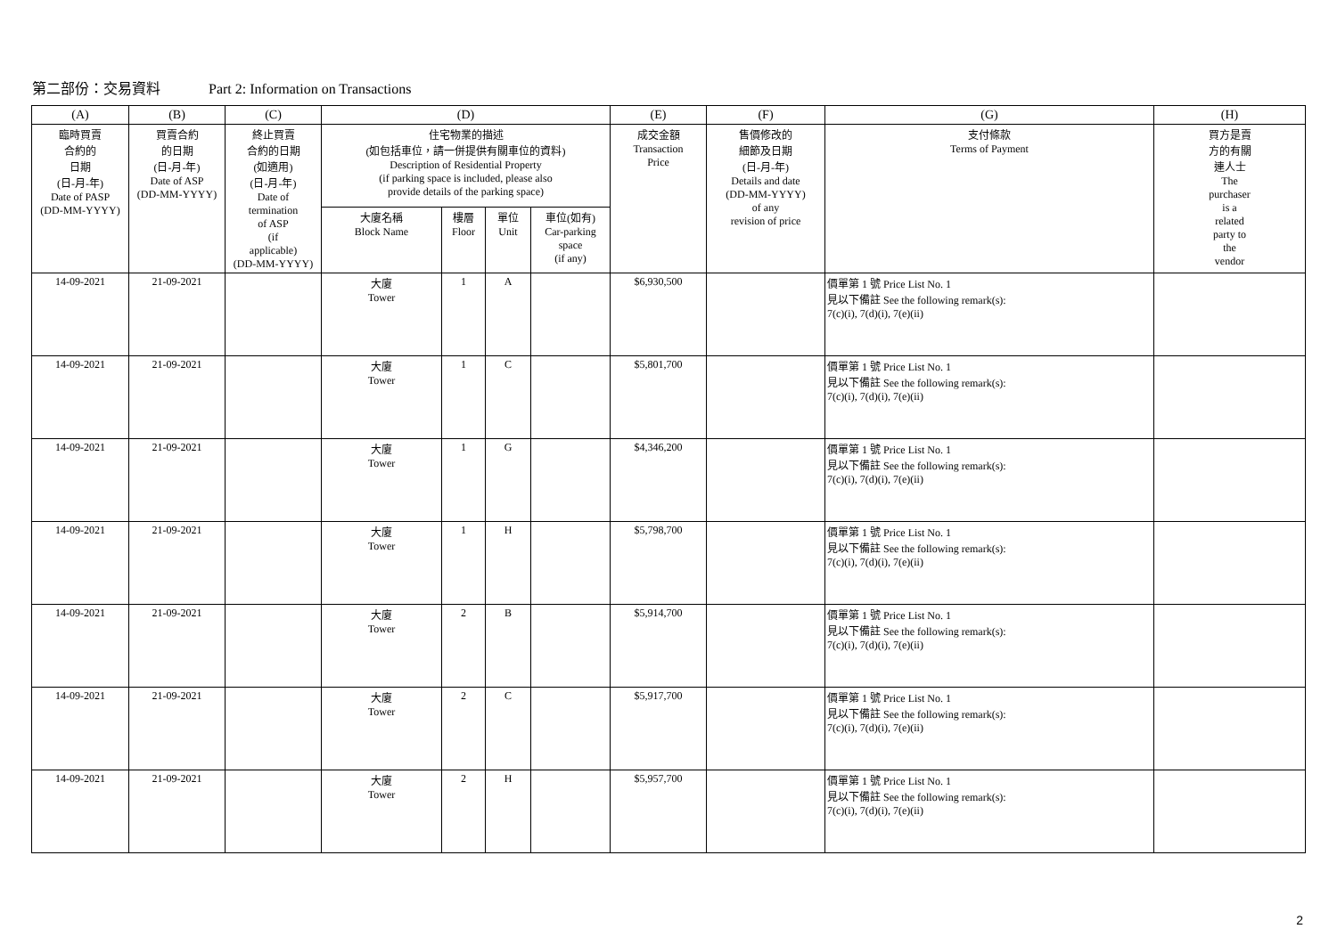第二部份：交易資料 Part 2: Information on Transactions
| (A) | (B) | (C) | (D) | | | | (E) | (F) | (G) | (H) |
| --- | --- | --- | --- | --- | --- | --- | --- | --- | --- | --- |
| 臨時買賣 合約的 日期 (日-月-年) Date of PASP (DD-MM-YYYY) | 買賣合約 的日期 (日-月-年) Date of ASP (DD-MM-YYYY) | 終止買賣 合約的日期 (如適用) (日-月-年) Date of termination of ASP (if applicable) (DD-MM-YYYY) | 住宅物業的描述 (如包括車位，請一併提供有關車位的資料) Description of Residential Property (if parking space is included, please also provide details of the parking space) | | | | 成交金額 Transaction Price | 售價修改的 細節及日期 (日-月-年) Details and date (DD-MM-YYYY) of any revision of price | 支付條款 Terms of Payment | 買方是賣 方的有關 連人士 The purchaser is a related party to the vendor |
| | | | 大廈名稱 Block Name | 樓層 Floor | 單位 Unit | 車位(如有) Car-parking space (if any) | | | | |
| 14-09-2021 | 21-09-2021 | | 大廈 Tower | 1 | A | | $6,930,500 | | 價單第 1 號 Price List No. 1 見以下備註 See the following remark(s): 7(c)(i), 7(d)(i), 7(e)(ii) | |
| 14-09-2021 | 21-09-2021 | | 大廈 Tower | 1 | C | | $5,801,700 | | 價單第 1 號 Price List No. 1 見以下備註 See the following remark(s): 7(c)(i), 7(d)(i), 7(e)(ii) | |
| 14-09-2021 | 21-09-2021 | | 大廈 Tower | 1 | G | | $4,346,200 | | 價單第 1 號 Price List No. 1 見以下備註 See the following remark(s): 7(c)(i), 7(d)(i), 7(e)(ii) | |
| 14-09-2021 | 21-09-2021 | | 大廈 Tower | 1 | H | | $5,798,700 | | 價單第 1 號 Price List No. 1 見以下備註 See the following remark(s): 7(c)(i), 7(d)(i), 7(e)(ii) | |
| 14-09-2021 | 21-09-2021 | | 大廈 Tower | 2 | B | | $5,914,700 | | 價單第 1 號 Price List No. 1 見以下備註 See the following remark(s): 7(c)(i), 7(d)(i), 7(e)(ii) | |
| 14-09-2021 | 21-09-2021 | | 大廈 Tower | 2 | C | | $5,917,700 | | 價單第 1 號 Price List No. 1 見以下備註 See the following remark(s): 7(c)(i), 7(d)(i), 7(e)(ii) | |
| 14-09-2021 | 21-09-2021 | | 大廈 Tower | 2 | H | | $5,957,700 | | 價單第 1 號 Price List No. 1 見以下備註 See the following remark(s): 7(c)(i), 7(d)(i), 7(e)(ii) | |
2